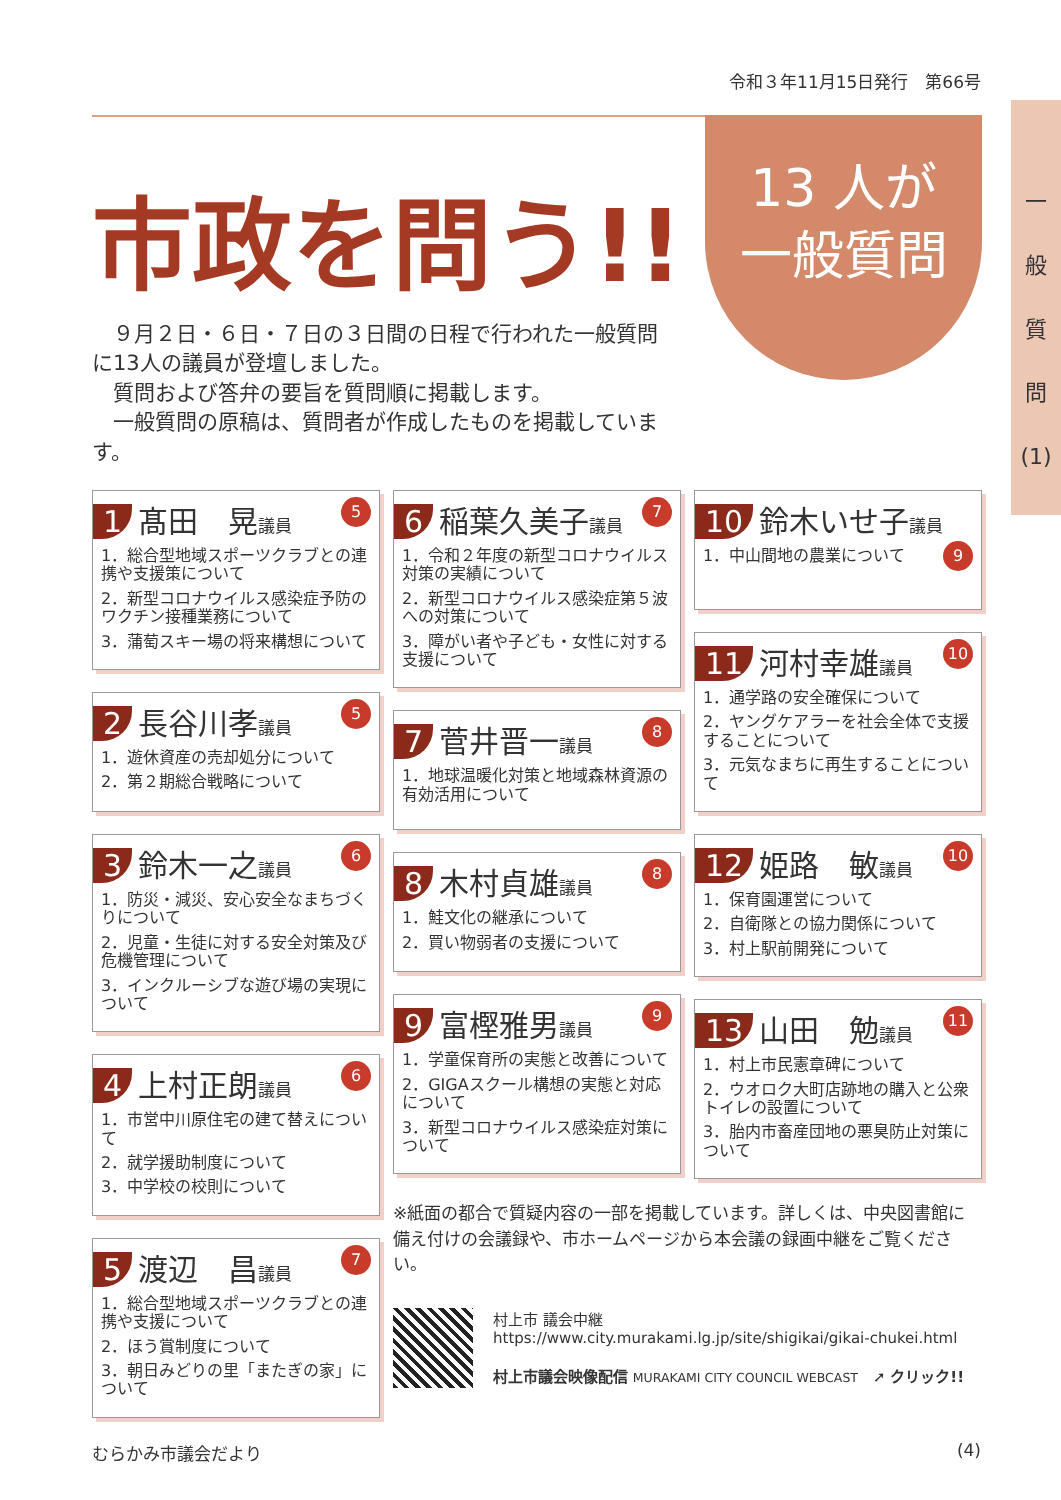令和３年11月15日発行　第66号
市政を問う!!
13 人が
一般質問
一
般
質
問
(1)
９月２日・６日・７日の３日間の日程で行われた一般質問に13人の議員が登壇しました。
質問および答弁の要旨を質問順に掲載します。
一般質問の原稿は、質問者が作成したものを掲載しています。
1 髙田　晃議員 5
1．総合型地域スポーツクラブとの連携や支援策について
2．新型コロナウイルス感染症予防のワクチン接種業務について
3．蒲萄スキー場の将来構想について
2 長谷川孝議員 5
1．遊休資産の売却処分について
2．第２期総合戦略について
3 鈴木一之議員 6
1．防災・減災、安心安全なまちづくりについて
2．児童・生徒に対する安全対策及び危機管理について
3．インクルーシブな遊び場の実現について
4 上村正朗議員 6
1．市営中川原住宅の建て替えについて
2．就学援助制度について
3．中学校の校則について
5 渡辺　昌議員 7
1．総合型地域スポーツクラブとの連携や支援について
2．ほう賞制度について
3．朝日みどりの里「またぎの家」について
6 稲葉久美子議員 7
1．令和２年度の新型コロナウイルス対策の実績について
2．新型コロナウイルス感染症第５波への対策について
3．障がい者や子ども・女性に対する支援について
7 菅井晋一議員 8
1．地球温暖化対策と地域森林資源の有効活用について
8 木村貞雄議員 8
1．鮭文化の継承について
2．買い物弱者の支援について
9 富樫雅男議員 9
1．学童保育所の実態と改善について
2．GIGAスクール構想の実態と対応について
3．新型コロナウイルス感染症対策について
10 鈴木いせ子議員 9
1．中山間地の農業について
11 河村幸雄議員 10
1．通学路の安全確保について
2．ヤングケアラーを社会全体で支援することについて
3．元気なまちに再生することについて
12 姫路　敏議員 10
1．保育園運営について
2．自衛隊との協力関係について
3．村上駅前開発について
13 山田　勉議員 11
1．村上市民憲章碑について
2．ウオロク大町店跡地の購入と公衆トイレの設置について
3．胎内市畜産団地の悪臭防止対策について
※紙面の都合で質疑内容の一部を掲載しています。詳しくは、中央図書館に備え付けの会議録や、市ホームページから本会議の録画中継をご覧ください。
村上市 議会中継
https://www.city.murakami.lg.jp/site/shigikai/gikai-chukei.html
村上市議会映像配信 MURAKAMI CITY COUNCIL WEBCAST　➚ クリック!!
むらかみ市議会だより (4)